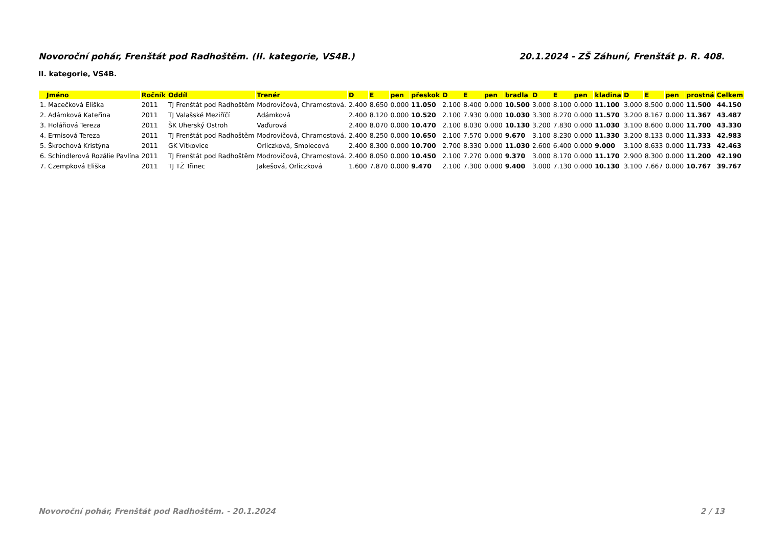Novoroční pohár, Frenštát pod Radhoštěm. (II. kategorie, VS4B.) 20.1.2024 - ZŠ Záhuní, Frenštát p. R. 408.
II. kategorie, VS4B.
| Jméno | Ročník | Oddíl | Trenér | D | E | pen | přeskok | D | E | pen | bradla | D | E | pen | kladina | D | E | pen | prostná | Celkem |
| --- | --- | --- | --- | --- | --- | --- | --- | --- | --- | --- | --- | --- | --- | --- | --- | --- | --- | --- | --- | --- |
| 1. Macečková Eliška | 2011 | TJ Frenštát pod Radhoštěm | Modrovičová, Chramostová. | 2.400 | 8.650 | 0.000 | 11.050 | 2.100 | 8.400 | 0.000 | 10.500 | 3.000 | 8.100 | 0.000 | 11.100 | 3.000 | 8.500 | 0.000 | 11.500 | 44.150 |
| 2. Adámková Kateřina | 2011 | TJ Valašské Meziříčí | Adámková | 2.400 | 8.120 | 0.000 | 10.520 | 2.100 | 7.930 | 0.000 | 10.030 | 3.300 | 8.270 | 0.000 | 11.570 | 3.200 | 8.167 | 0.000 | 11.367 | 43.487 |
| 3. Holáňová Tereza | 2011 | ŠK Uherský Ostroh | Vaďurová | 2.400 | 8.070 | 0.000 | 10.470 | 2.100 | 8.030 | 0.000 | 10.130 | 3.200 | 7.830 | 0.000 | 11.030 | 3.100 | 8.600 | 0.000 | 11.700 | 43.330 |
| 4. Ermisová Tereza | 2011 | TJ Frenštát pod Radhoštěm | Modrovičová, Chramostová. | 2.400 | 8.250 | 0.000 | 10.650 | 2.100 | 7.570 | 0.000 | 9.670 | 3.100 | 8.230 | 0.000 | 11.330 | 3.200 | 8.133 | 0.000 | 11.333 | 42.983 |
| 5. Škrochová Kristýna | 2011 | GK Vítkovice | Orliczková, Smolecová | 2.400 | 8.300 | 0.000 | 10.700 | 2.700 | 8.330 | 0.000 | 11.030 | 2.600 | 6.400 | 0.000 | 9.000 | 3.100 | 8.633 | 0.000 | 11.733 | 42.463 |
| 6. Schindlerová Rozálie Pavlína | 2011 | TJ Frenštát pod Radhoštěm | Modrovičová, Chramostová. | 2.400 | 8.050 | 0.000 | 10.450 | 2.100 | 7.270 | 0.000 | 9.370 | 3.000 | 8.170 | 0.000 | 11.170 | 2.900 | 8.300 | 0.000 | 11.200 | 42.190 |
| 7. Czempková Eliška | 2011 | TJ TŽ Třinec | Jakešová, Orliczková | 1.600 | 7.870 | 0.000 | 9.470 | 2.100 | 7.300 | 0.000 | 9.400 | 3.000 | 7.130 | 0.000 | 10.130 | 3.100 | 7.667 | 0.000 | 10.767 | 39.767 |
Novoroční pohár, Frenštát pod Radhoštěm. - 20.1.2024 2 / 13